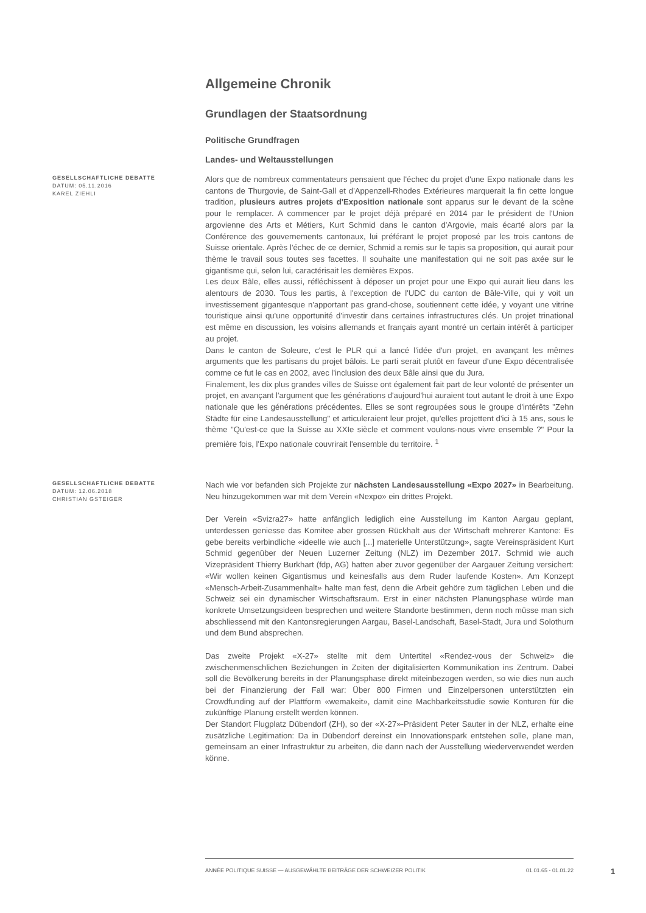Allgemeine Chronik
Grundlagen der Staatsordnung
Politische Grundfragen
Landes- und Weltausstellungen
GESELLSCHAFTLICHE DEBATTE
DATUM: 05.11.2016
KAREL ZIEHLI
Alors que de nombreux commentateurs pensaient que l'échec du projet d'une Expo nationale dans les cantons de Thurgovie, de Saint-Gall et d'Appenzell-Rhodes Extérieures marquerait la fin cette longue tradition, plusieurs autres projets d'Exposition nationale sont apparus sur le devant de la scène pour le remplacer. A commencer par le projet déjà préparé en 2014 par le président de l'Union argovienne des Arts et Métiers, Kurt Schmid dans le canton d'Argovie, mais écarté alors par la Conférence des gouvernements cantonaux, lui préférant le projet proposé par les trois cantons de Suisse orientale. Après l'échec de ce dernier, Schmid a remis sur le tapis sa proposition, qui aurait pour thème le travail sous toutes ses facettes. Il souhaite une manifestation qui ne soit pas axée sur le gigantisme qui, selon lui, caractérisait les dernières Expos.
Les deux Bâle, elles aussi, réfléchissent à déposer un projet pour une Expo qui aurait lieu dans les alentours de 2030. Tous les partis, à l'exception de l'UDC du canton de Bâle-Ville, qui y voit un investissement gigantesque n'apportant pas grand-chose, soutiennent cette idée, y voyant une vitrine touristique ainsi qu'une opportunité d'investir dans certaines infrastructures clés. Un projet trinational est même en discussion, les voisins allemands et français ayant montré un certain intérêt à participer au projet.
Dans le canton de Soleure, c'est le PLR qui a lancé l'idée d'un projet, en avançant les mêmes arguments que les partisans du projet bâlois. Le parti serait plutôt en faveur d'une Expo décentralisée comme ce fut le cas en 2002, avec l'inclusion des deux Bâle ainsi que du Jura.
Finalement, les dix plus grandes villes de Suisse ont également fait part de leur volonté de présenter un projet, en avançant l'argument que les générations d'aujourd'hui auraient tout autant le droit à une Expo nationale que les générations précédentes. Elles se sont regroupées sous le groupe d'intérêts "Zehn Städte für eine Landesausstellung" et articuleraient leur projet, qu'elles projettent d'ici à 15 ans, sous le thème "Qu'est-ce que la Suisse au XXIe siècle et comment voulons-nous vivre ensemble ?" Pour la première fois, l'Expo nationale couvrirait l'ensemble du territoire. <sup>1</sup>
GESELLSCHAFTLICHE DEBATTE
DATUM: 12.06.2018
CHRISTIAN GSTEIGER
Nach wie vor befanden sich Projekte zur nächsten Landesausstellung «Expo 2027» in Bearbeitung. Neu hinzugekommen war mit dem Verein «Nexpo» ein drittes Projekt.
Der Verein «Svizra27» hatte anfänglich lediglich eine Ausstellung im Kanton Aargau geplant, unterdessen geniesse das Komitee aber grossen Rückhalt aus der Wirtschaft mehrerer Kantone: Es gebe bereits verbindliche «ideelle wie auch [...] materielle Unterstützung», sagte Vereinspräsident Kurt Schmid gegenüber der Neuen Luzerner Zeitung (NLZ) im Dezember 2017. Schmid wie auch Vizepräsident Thierry Burkhart (fdp, AG) hatten aber zuvor gegenüber der Aargauer Zeitung versichert: «Wir wollen keinen Gigantismus und keinesfalls aus dem Ruder laufende Kosten». Am Konzept «Mensch-Arbeit-Zusammenhalt» halte man fest, denn die Arbeit gehöre zum täglichen Leben und die Schweiz sei ein dynamischer Wirtschaftsraum. Erst in einer nächsten Planungsphase würde man konkrete Umsetzungsideen besprechen und weitere Standorte bestimmen, denn noch müsse man sich abschliessend mit den Kantonsregierungen Aargau, Basel-Landschaft, Basel-Stadt, Jura und Solothurn und dem Bund absprechen.
Das zweite Projekt «X-27» stellte mit dem Untertitel «Rendez-vous der Schweiz» die zwischenmenschlichen Beziehungen in Zeiten der digitalisierten Kommunikation ins Zentrum. Dabei soll die Bevölkerung bereits in der Planungsphase direkt miteinbezogen werden, so wie dies nun auch bei der Finanzierung der Fall war: Über 800 Firmen und Einzelpersonen unterstützten ein Crowdfunding auf der Plattform «wemakeit», damit eine Machbarkeitsstudie sowie Konturen für die zukünftige Planung erstellt werden können.
Der Standort Flugplatz Dübendorf (ZH), so der «X-27»-Präsident Peter Sauter in der NLZ, erhalte eine zusätzliche Legitimation: Da in Dübendorf dereinst ein Innovationspark entstehen solle, plane man, gemeinsam an einer Infrastruktur zu arbeiten, die dann nach der Ausstellung wiederverwendet werden könne.
ANNÉE POLITIQUE SUISSE — AUSGEWÄHLTE BEITRÄGE DER SCHWEIZER POLITIK 01.01.65 - 01.01.22
1